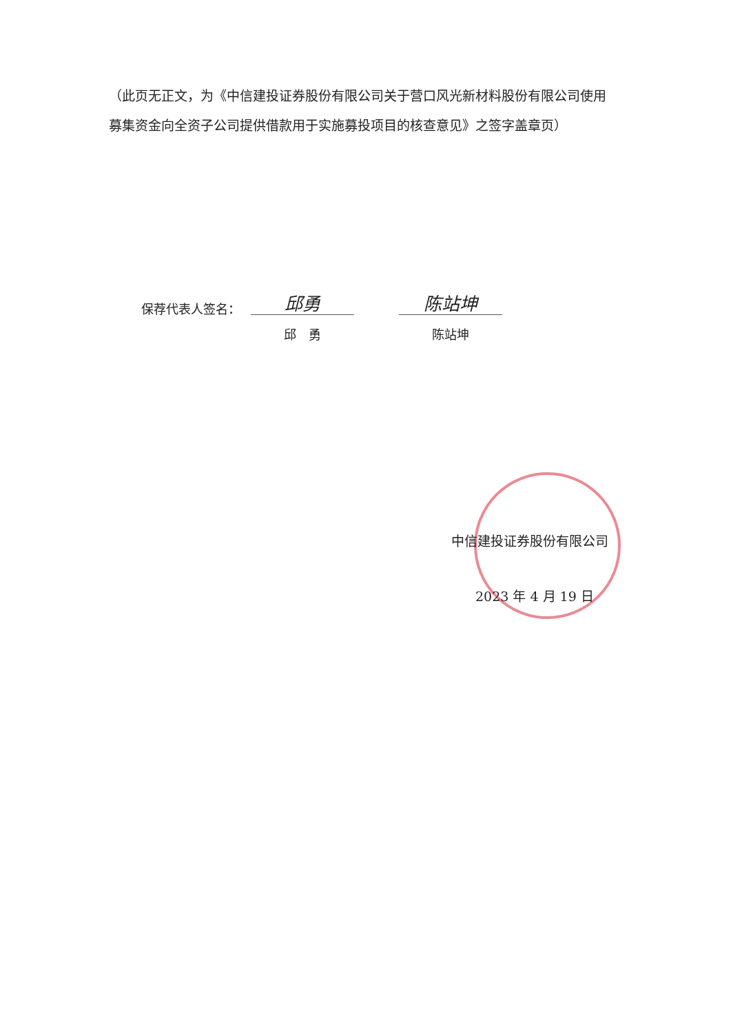（此页无正文，为《中信建投证券股份有限公司关于营口风光新材料股份有限公司使用募集资金向全资子公司提供借款用于实施募投项目的核查意见》之签字盖章页）
保荐代表人签名：
邱勇
邱　勇
陈站坤
陈站坤
中信建投证券股份有限公司
2023 年 4 月 19 日